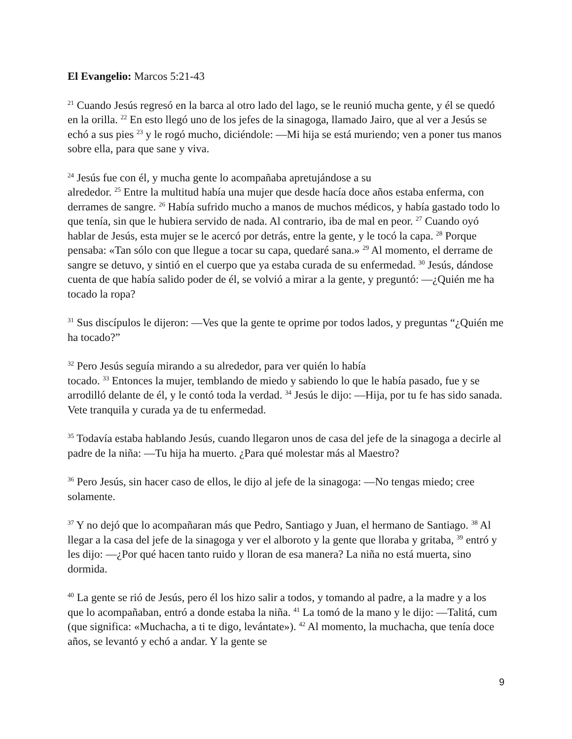El Evangelio: Marcos 5:21-43
<sup>21</sup> Cuando Jesús regresó en la barca al otro lado del lago, se le reunió mucha gente, y él se quedó en la orilla. <sup>22</sup> En esto llegó uno de los jefes de la sinagoga, llamado Jairo, que al ver a Jesús se echó a sus pies <sup>23</sup> y le rogó mucho, diciéndole: —Mi hija se está muriendo; ven a poner tus manos sobre ella, para que sane y viva.
<sup>24</sup> Jesús fue con él, y mucha gente lo acompañaba apretujándose a su
alrededor. <sup>25</sup> Entre la multitud había una mujer que desde hacía doce años estaba enferma, con derrames de sangre. <sup>26</sup> Había sufrido mucho a manos de muchos médicos, y había gastado todo lo que tenía, sin que le hubiera servido de nada. Al contrario, iba de mal en peor. <sup>27</sup> Cuando oyó hablar de Jesús, esta mujer se le acercó por detrás, entre la gente, y le tocó la capa. <sup>28</sup> Porque pensaba: «Tan sólo con que llegue a tocar su capa, quedaré sana.» <sup>29</sup> Al momento, el derrame de sangre se detuvo, y sintió en el cuerpo que ya estaba curada de su enfermedad. <sup>30</sup> Jesús, dándose cuenta de que había salido poder de él, se volvió a mirar a la gente, y preguntó: —¿Quién me ha tocado la ropa?
<sup>31</sup> Sus discípulos le dijeron: —Ves que la gente te oprime por todos lados, y preguntas “¿Quién me ha tocado?”
<sup>32</sup> Pero Jesús seguía mirando a su alrededor, para ver quién lo había
tocado. <sup>33</sup> Entonces la mujer, temblando de miedo y sabiendo lo que le había pasado, fue y se arrodilló delante de él, y le contó toda la verdad. <sup>34</sup> Jesús le dijo: —Hija, por tu fe has sido sanada. Vete tranquila y curada ya de tu enfermedad.
<sup>35</sup> Todavía estaba hablando Jesús, cuando llegaron unos de casa del jefe de la sinagoga a decirle al padre de la niña: —Tu hija ha muerto. ¿Para qué molestar más al Maestro?
<sup>36</sup> Pero Jesús, sin hacer caso de ellos, le dijo al jefe de la sinagoga: —No tengas miedo; cree solamente.
<sup>37</sup> Y no dejó que lo acompañaran más que Pedro, Santiago y Juan, el hermano de Santiago. <sup>38</sup> Al llegar a la casa del jefe de la sinagoga y ver el alboroto y la gente que lloraba y gritaba, <sup>39</sup> entró y les dijo: —¿Por qué hacen tanto ruido y lloran de esa manera? La niña no está muerta, sino dormida.
<sup>40</sup> La gente se rió de Jesús, pero él los hizo salir a todos, y tomando al padre, a la madre y a los que lo acompañaban, entró a donde estaba la niña. <sup>41</sup> La tomó de la mano y le dijo: —Talitá, cum (que significa: «Muchacha, a ti te digo, levántate»). <sup>42</sup> Al momento, la muchacha, que tenía doce años, se levantó y echó a andar. Y la gente se
9